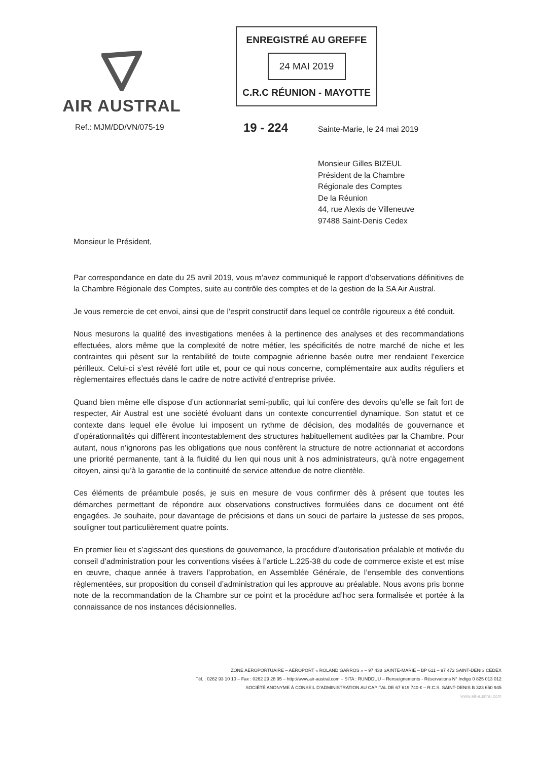AIR AUSTRAL
ENREGISTRÉ AU GREFFE
24 MAI 2019
C.R.C RÉUNION - MAYOTTE
Ref.: MJM/DD/VN/075-19 19 - 224 Sainte-Marie, le 24 mai 2019
Monsieur Gilles BIZEUL
Président de la Chambre
Régionale des Comptes
De la Réunion
44, rue Alexis de Villeneuve
97488 Saint-Denis Cedex
Monsieur le Président,
Par correspondance en date du 25 avril 2019, vous m’avez communiqué le rapport d’observations définitives de la Chambre Régionale des Comptes, suite au contrôle des comptes et de la gestion de la SA Air Austral.
Je vous remercie de cet envoi, ainsi que de l’esprit constructif dans lequel ce contrôle rigoureux a été conduit.
Nous mesurons la qualité des investigations menées à la pertinence des analyses et des recommandations effectuées, alors même que la complexité de notre métier, les spécificités de notre marché de niche et les contraintes qui pèsent sur la rentabilité de toute compagnie aérienne basée outre mer rendaient l’exercice périlleux. Celui-ci s’est révélé fort utile et, pour ce qui nous concerne, complémentaire aux audits réguliers et règlementaires effectués dans le cadre de notre activité d’entreprise privée.
Quand bien même elle dispose d’un actionnariat semi-public, qui lui confère des devoirs qu’elle se fait fort de respecter, Air Austral est une société évoluant dans un contexte concurrentiel dynamique. Son statut et ce contexte dans lequel elle évolue lui imposent un rythme de décision, des modalités de gouvernance et d’opérationnalités qui diffèrent incontestablement des structures habituellement auditées par la Chambre. Pour autant, nous n’ignorons pas les obligations que nous confèrent la structure de notre actionnariat et accordons une priorité permanente, tant à la fluidité du lien qui nous unit à nos administrateurs, qu’à notre engagement citoyen, ainsi qu’à la garantie de la continuité de service attendue de notre clientèle.
Ces éléments de préambule posés, je suis en mesure de vous confirmer dès à présent que toutes les démarches permettant de répondre aux observations constructives formulées dans ce document ont été engagées. Je souhaite, pour davantage de précisions et dans un souci de parfaire la justesse de ses propos, souligner tout particulièrement quatre points.
En premier lieu et s’agissant des questions de gouvernance, la procédure d’autorisation préalable et motivée du conseil d’administration pour les conventions visées à l’article L.225-38 du code de commerce existe et est mise en œuvre, chaque année à travers l’approbation, en Assemblée Générale, de l’ensemble des conventions règlementées, sur proposition du conseil d’administration qui les approuve au préalable. Nous avons pris bonne note de la recommandation de la Chambre sur ce point et la procédure ad’hoc sera formalisée et portée à la connaissance de nos instances décisionnelles.
ZONE AÉROPORTUAIRE – AÉROPORT « ROLAND GARROS » – 97 438 SAINTE-MARIE – BP 611 – 97 472 SAINT-DENIS CEDEX
Tél. : 0262 93 10 10 – Fax : 0262 29 28 95 – http://www.air-austral.com – SITA : RUNDDUU – Renseignements - Réservations N° Indigo 0 825 013 012
SOCIÉTÉ ANONYME À CONSEIL D’ADMINISTRATION AU CAPITAL DE 67 619 740 € – R.C.S. SAINT-DENIS B 323 650 945
www.air-austral.com